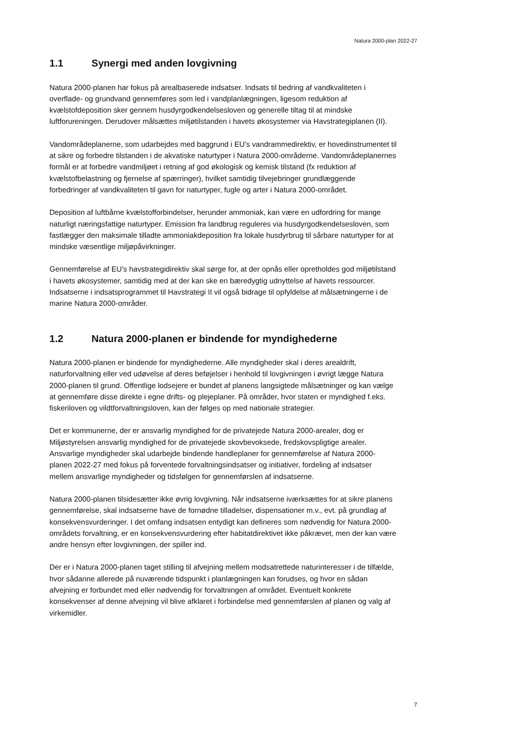Natura 2000-plan 2022-27
1.1 Synergi med anden lovgivning
Natura 2000-planen har fokus på arealbaserede indsatser. Indsats til bedring af vandkvaliteten i overflade- og grundvand gennemføres som led i vandplanlægningen, ligesom reduktion af kvælstofdeposition sker gennem husdyrgodkendelsesloven og generelle tiltag til at mindske luftforureningen. Derudover målsættes miljøtilstanden i havets økosystemer via Havstrategiplanen (II).
Vandområdeplanerne, som udarbejdes med baggrund i EU's vandrammedirektiv, er hovedinstrumentet til at sikre og forbedre tilstanden i de akvatiske naturtyper i Natura 2000-områderne. Vandområdeplanernes formål er at forbedre vandmiljøet i retning af god økologisk og kemisk tilstand (fx reduktion af kvælstofbelastning og fjernelse af spærringer), hvilket samtidig tilvejebringer grundlæggende forbedringer af vandkvaliteten til gavn for naturtyper, fugle og arter i Natura 2000-området.
Deposition af luftbårne kvælstofforbindelser, herunder ammoniak, kan være en udfordring for mange naturligt næringsfattige naturtyper. Emission fra landbrug reguleres via husdyrgodkendelsesloven, som fastlægger den maksimale tilladte ammoniakdeposition fra lokale husdyrbrug til sårbare naturtyper for at mindske væsentlige miljøpåvirkninger.
Gennemførelse af EU’s havstrategidirektiv skal sørge for, at der opnås eller opretholdes god miljøtilstand i havets økosystemer, samtidig med at der kan ske en bæredygtig udnyttelse af havets ressourcer. Indsatserne i indsatsprogrammet til Havstrategi II vil også bidrage til opfyldelse af målsætningerne i de marine Natura 2000-områder.
1.2 Natura 2000-planen er bindende for myndighederne
Natura 2000-planen er bindende for myndighederne. Alle myndigheder skal i deres arealdrift, naturforvaltning eller ved udøvelse af deres beføjelser i henhold til lovgivningen i øvrigt lægge Natura 2000-planen til grund. Offentlige lodsejere er bundet af planens langsigtede målsætninger og kan vælge at gennemføre disse direkte i egne drifts- og plejeplaner. På områder, hvor staten er myndighed f.eks. fiskeriloven og vildtforvaltningsloven, kan der følges op med nationale strategier.
Det er kommunerne, der er ansvarlig myndighed for de privatejede Natura 2000-arealer, dog er Miljøstyrelsen ansvarlig myndighed for de privatejede skovbevoksede, fredskovspligtige arealer. Ansvarlige myndigheder skal udarbejde bindende handleplaner for gennemførelse af Natura 2000-planen 2022-27 med fokus på forventede forvaltningsindsatser og initiativer, fordeling af indsatser mellem ansvarlige myndigheder og tidsfølgen for gennemførslen af indsatserne.
Natura 2000-planen tilsidesætter ikke øvrig lovgivning. Når indsatserne iværksættes for at sikre planens gennemførelse, skal indsatserne have de fornødne tilladelser, dispensationer m.v., evt. på grundlag af konsekvensvurderinger. I det omfang indsatsen entydigt kan defineres som nødvendig for Natura 2000-områdets forvaltning, er en konsekvensvurdering efter habitatdirektivet ikke påkrævet, men der kan være andre hensyn efter lovgivningen, der spiller ind.
Der er i Natura 2000-planen taget stilling til afvejning mellem modsatrettede naturinteresser i de tilfælde, hvor sådanne allerede på nuværende tidspunkt i planlægningen kan forudses, og hvor en sådan afvejning er forbundet med eller nødvendig for forvaltningen af området. Eventuelt konkrete konsekvenser af denne afvejning vil blive afklaret i forbindelse med gennemførslen af planen og valg af virkemidler.
7